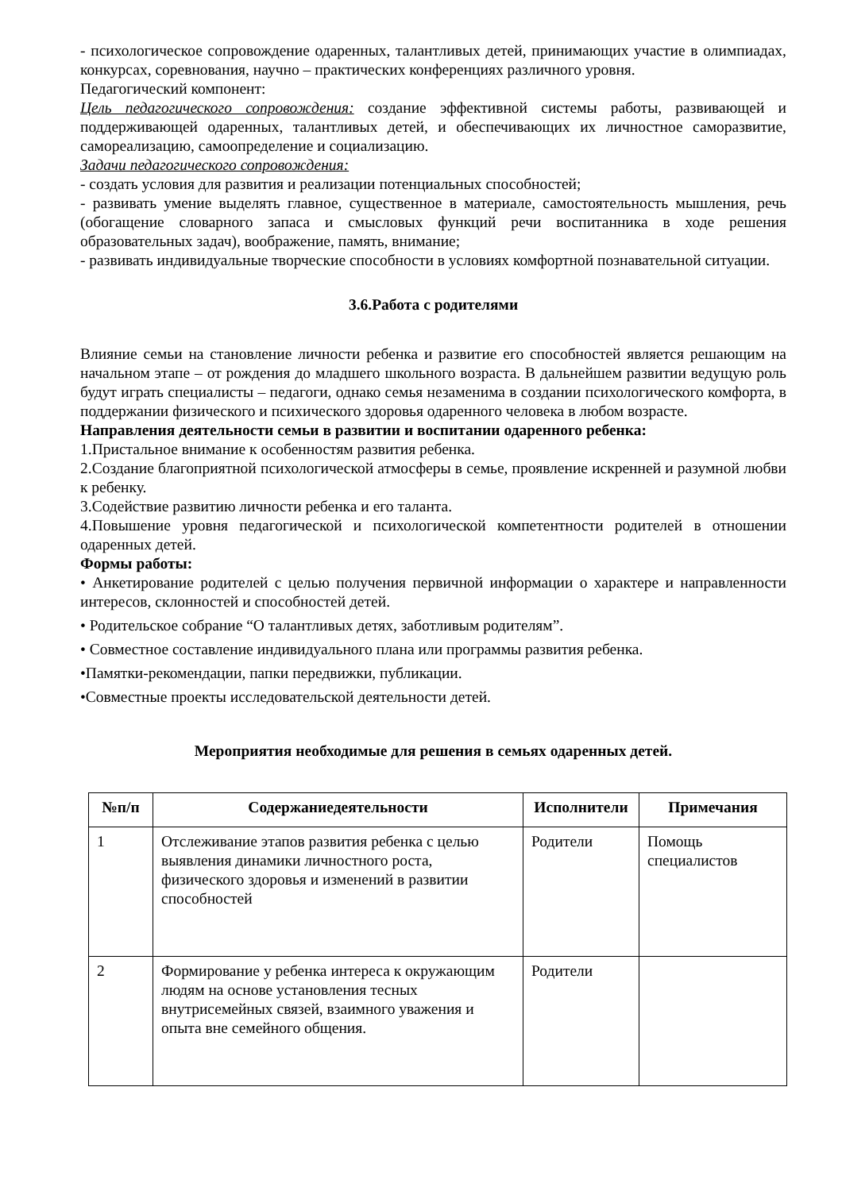- психологическое сопровождение одаренных, талантливых детей, принимающих участие в олимпиадах, конкурсах, соревнования, научно – практических конференциях различного уровня.
Педагогический компонент:
Цель педагогического сопровождения: создание эффективной системы работы, развивающей и поддерживающей одаренных, талантливых детей, и обеспечивающих их личностное саморазвитие, самореализацию, самоопределение и социализацию.
Задачи педагогического сопровождения:
- создать условия для развития и реализации потенциальных способностей;
- развивать умение выделять главное, существенное в материале, самостоятельность мышления, речь (обогащение словарного запаса и смысловых функций речи воспитанника в ходе решения образовательных задач), воображение, память, внимание;
- развивать индивидуальные творческие способности в условиях комфортной познавательной ситуации.
3.6.Работа с родителями
Влияние семьи на становление личности ребенка и развитие его способностей является решающим на начальном этапе – от рождения до младшего школьного возраста. В дальнейшем развитии ведущую роль будут играть специалисты – педагоги, однако семья незаменима в создании психологического комфорта, в поддержании физического и психического здоровья одаренного человека в любом возрасте.
Направления деятельности семьи в развитии и воспитании одаренного ребенка:
1.Пристальное внимание к особенностям развития ребенка.
2.Создание благоприятной психологической атмосферы в семье, проявление искренней и разумной любви к ребенку.
3.Содействие развитию личности ребенка и его таланта.
4.Повышение уровня педагогической и психологической компетентности родителей в отношении одаренных детей.
Формы работы:
• Анкетирование родителей с целью получения первичной информации о характере и направленности интересов, склонностей и способностей детей.
• Родительское собрание “О талантливых детях, заботливым родителям”.
• Совместное составление индивидуального плана или программы развития ребенка.
•Памятки-рекомендации, папки передвижки, публикации.
•Совместные проекты исследовательской деятельности детей.
Мероприятия необходимые для решения в семьях одаренных детей.
| №п/п | Содержаниедеятельности | Исполнители | Примечания |
| --- | --- | --- | --- |
| 1 | Отслеживание этапов развития ребенка с целью выявления динамики личностного роста, физического здоровья и изменений в развитии способностей | Родители | Помощь специалистов |
| 2 | Формирование у ребенка интереса к окружающим людям на основе установления тесных внутрисемейных связей, взаимного уважения и опыта вне семейного общения. | Родители | |